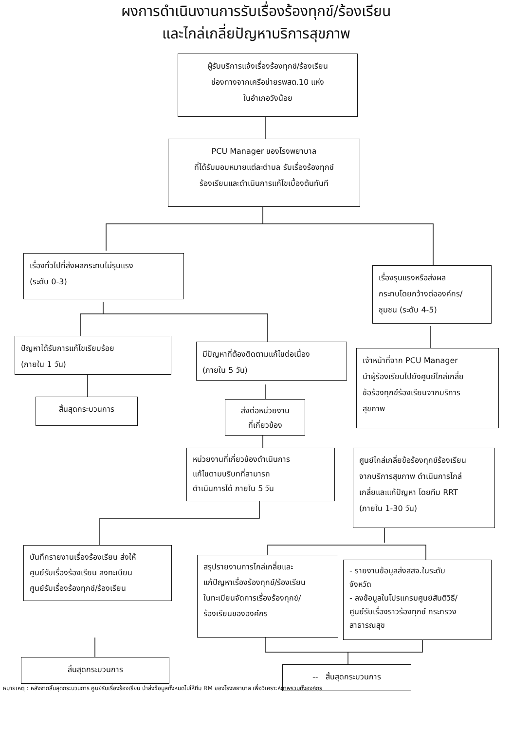ผงการดำเนินงานการรับเรื่องร้องทุกข์/ร้องเรียน
และไกล่เกลี่ยปัญหาบริการสุขภาพ
ผู้รับบริการแจ้งเรื่องร้องทุกข์/ร้องเรียน
ช่องทางจากเครือข่ายรพสต.10 แห่ง
ในอำเภอวังน้อย
PCU Manager ของโรงพยาบาล
ที่ได้รับมอบหมายแต่ละตำบล รับเรื่องร้องทุกข์
ร้องเรียนและดำเนินการแก้ไขเบื้องต้นทันที
เรื่องทั่วไปที่ส่งผลกระทบไม่รุนแรง
(ระดับ 0-3)
เรื่องรุนแรงหรือส่งผล
กระทบโดยกว้างต่อองค์กร/
ชุมชน (ระดับ 4-5)
ปัญหาได้รับการแก้ไขเรียบร้อย
(ภายใน 1 วัน)
มีปัญหาที่ต้องติดตามแก้ไขต่อเนื่อง
(ภายใน 5 วัน)
เจ้าหน้าที่จาก PCU Manager
นำผู้ร้องเรียนไปยังศูนย์ไกล่เกลี่ย
ข้อร้องทุกข์ร้องเรียนจากบริการ
สุขภาพ
สิ้นสุดกระบวนการ
ส่งต่อหน่วยงาน
ที่เกี่ยวข้อง
หน่วยงานที่เกี่ยวข้องดำเนินการ
แก้ไขตามบริบทที่สามารถ
ดำเนินการได้ ภายใน 5 วัน
ศูนย์ไกล่เกลี่ยข้อร้องทุกข์ร้องเรียน
จากบริการสุขภาพ ดำเนินการไกล่
เกลี่ยและแก้ปัญหา โดยทีม RRT
(ภายใน 1-30 วัน)
บันทึกรายงานเรื่องร้องเรียน ส่งให้
ศูนย์รับเรื่องร้องเรียน ลงทะเบียน
ศูนย์รับเรื่องร้องทุกข์/ร้องเรียน
สรุปรายงานการไกล่เกลี่ยและ
แก้ปัญหาเรื่องร้องทุกข์/ร้องเรียน
ในทะเบียนจัดการเรื่องร้องทุกข์/
ร้องเรียนขององค์กร
- รายงานข้อมูลส่งสสจ.ในระดับ
จังหวัด
- ลงข้อมูลในโปรแกรมศูนย์สันติวิธี/
ศูนย์รับเรื่องราวร้องทุกข์ กระทรวง
สาธารณสุข
สิ้นสุดกระบวนการ
-- สิ้นสุดกระบวนการ
หมายเหตุ : หลังจากสิ้นสุดกระบวนการ ศูนย์รับเรื่องร้องเรียน นำส่งข้อมูลทั้งหมดไปให้ทีม RM ของโรงพยาบาล เพื่อวิเคราะห์ภาพรวมทั้งองค์กร